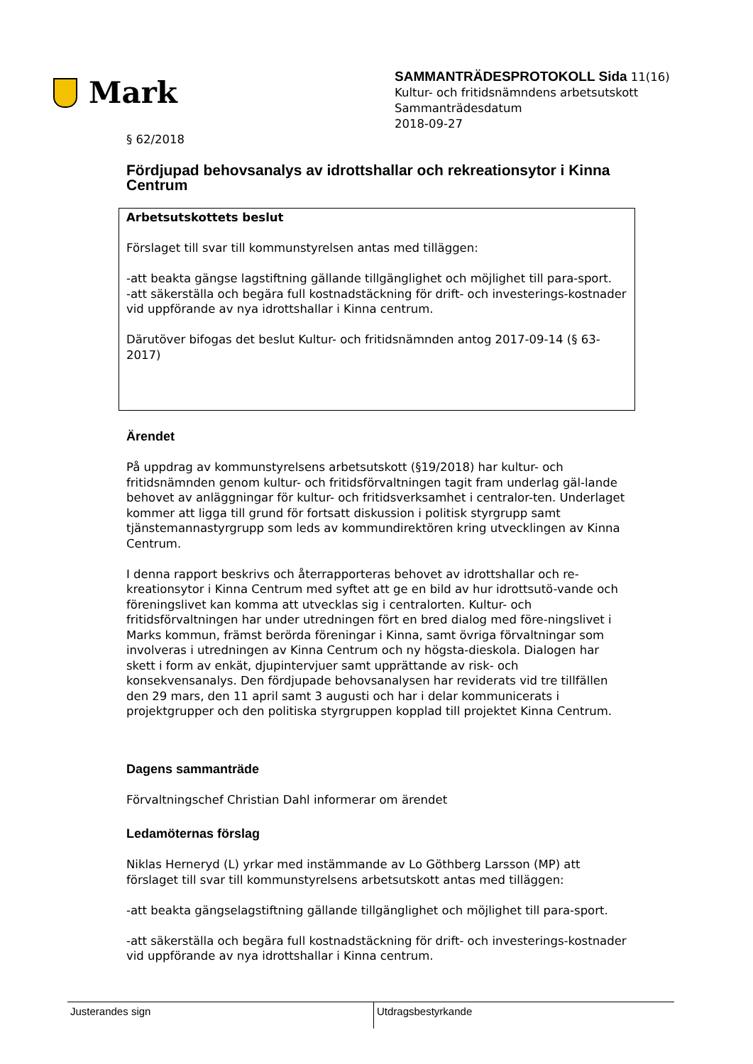Mark
SAMMANTRÄDESPROTOKOLL Sida 11(16)
Kultur- och fritidsnämndens arbetsutskott
Sammanträdesdatum
2018-09-27
§ 62/2018
Fördjupad behovsanalys av idrottshallar och rekreationsytor i Kinna Centrum
Arbetsutskottets beslut
Förslaget till svar till kommunstyrelsen antas med tilläggen:
-att beakta gängse lagstiftning gällande tillgänglighet och möjlighet till para-sport.
-att säkerställa och begära full kostnadstäckning för drift- och investerings-kostnader vid uppförande av nya idrottshallar i Kinna centrum.
Därutöver bifogas det beslut Kultur- och fritidsnämnden antog 2017-09-14 (§ 63-2017)
Ärendet
På uppdrag av kommunstyrelsens arbetsutskott (§19/2018) har kultur- och fritidsnämnden genom kultur- och fritidsförvaltningen tagit fram underlag gäl-lande behovet av anläggningar för kultur- och fritidsverksamhet i centralor-ten. Underlaget kommer att ligga till grund för fortsatt diskussion i politisk styrgrupp samt tjänstemannastyrgrupp som leds av kommundirektören kring utvecklingen av Kinna Centrum.
I denna rapport beskrivs och återrapporteras behovet av idrottshallar och re-kreationsytor i Kinna Centrum med syftet att ge en bild av hur idrottsutö-vande och föreningslivet kan komma att utvecklas sig i centralorten. Kultur- och fritidsförvaltningen har under utredningen fört en bred dialog med före-ningslivet i Marks kommun, främst berörda föreningar i Kinna, samt övriga förvaltningar som involveras i utredningen av Kinna Centrum och ny högsta-dieskola. Dialogen har skett i form av enkät, djupintervjuer samt upprättande av risk- och konsekvensanalys. Den fördjupade behovsanalysen har reviderats vid tre tillfällen den 29 mars, den 11 april samt 3 augusti och har i delar kommunicerats i projektgrupper och den politiska styrgruppen kopplad till projektet Kinna Centrum.
Dagens sammanträde
Förvaltningschef Christian Dahl informerar om ärendet
Ledamöternas förslag
Niklas Herneryd (L) yrkar med instämmande av Lo Göthberg Larsson (MP) att förslaget till svar till kommunstyrelsens arbetsutskott antas med tilläggen:
-att beakta gängselagstiftning gällande tillgänglighet och möjlighet till para-sport.
-att säkerställa och begära full kostnadstäckning för drift- och investerings-kostnader vid uppförande av nya idrottshallar i Kinna centrum.
Justerandes sign Utdragsbestyrkande